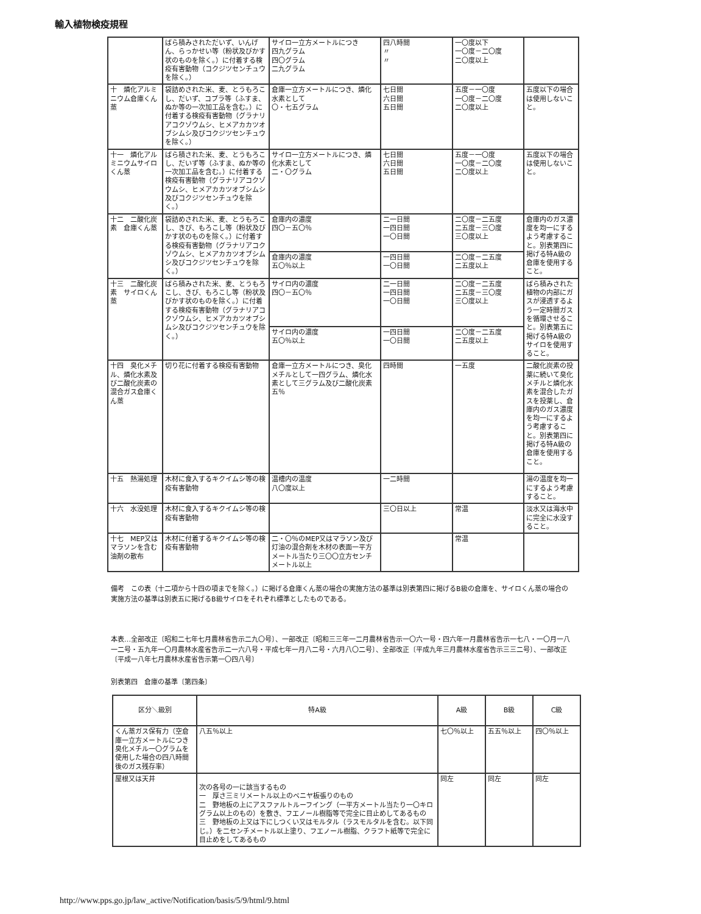輸入植物検疫規程
| | ばら積みされただいず、いんげん、らっかせい等（粉状及びかす状のものを除く。）に付着する検疫有害動物（コクジツセンチュウを除く。） | サイロ一立方メートルにつき 四九グラム 四〇グラム 二九グラム | 四八時間 〃 〃 | 一〇度以下 一〇度－二〇度 二〇度以上 | |
| 十 燐化アルミニウム倉庫くん蒸 | 袋詰めされた米、麦、とうもろこし、だいず、コプラ等（ふすま、ぬか等の一次加工品を含む。）に付着する検疫有害動物（グラナリアコクゾウムシ、ヒメアカカツオブシムシ及びコクジツセンチュウを除く。） | 倉庫一立方メートルにつき、燐化水素として 〇・七五グラム | 七日間 六日間 五日間 | 五度－一〇度 一〇度－二〇度 二〇度以上 | 五度以下の場合は使用しないこと。 |
| 十一 燐化アルミニウムサイロくん蒸 | ばら積された米、麦、とうもろこし、だいず等（ふすま、ぬか等の一次加工品を含む。）に付着する検疫有害動物（グラナリアコクゾウムシ、ヒメアカカツオブシムシ及びコクジツセンチュウを除く。） | サイロ一立方メートルにつき、燐化水素として 二・〇グラム | 七日間 六日間 五日間 | 五度－一〇度 一〇度－二〇度 二〇度以上 | 五度以下の場合は使用しないこと。 |
| 十二 二酸化炭素 倉庫くん蒸 | 袋詰めされた米、麦、とうもろこし、きび、もろこし等（粉状及びかす状のものを除く。）に付着する検疫有害動物（グラナリアコクゾウムシ、ヒメアカカツオブシムシ及びコクジツセンチュウを除く。） | 倉庫内の濃度 四〇－五〇％ | 二一日間 一四日間 一〇日間 | 二〇度－二五度 二五度－三〇度 三〇度以上 | 倉庫内のガス濃度を均一にするよう考慮すること。別表第四に掲げる特A級の倉庫を使用すること。 |
| | | 倉庫内の濃度 五〇％以上 | 一四日間 一〇日間 | 二〇度－二五度 二五度以上 | |
| 十三 二酸化炭素 サイロくん蒸 | ばら積みされた米、麦、とうもろこし、きび、もろこし等（粉状及びかす状のものを除く。）に付着する検疫有害動物（グラナリアコクゾウムシ、ヒメアカカツオブシムシ及びコクジツセンチュウを除く。） | サイロ内の濃度 四〇－五〇％ | 二一日間 一四日間 一〇日間 | 二〇度－二五度 二五度－三〇度 三〇度以上 | ばら積みされた植物の内部にガスが浸透するよう一定時間ガスを循環させること。別表第五に掲げる特A級のサイロを使用すること。 |
| | | サイロ内の濃度 五〇％以上 | 一四日間 一〇日間 | 二〇度－二五度 二五度以上 | |
| 十四 臭化メチル、燐化水素及び二酸化炭素の混合ガス倉庫くん蒸 | 切り花に付着する検疫有害動物 | 倉庫一立方メートルにつき、臭化メチルとして一四グラム、燐化水素として三グラム及び二酸化炭素五％ | 四時間 | 一五度 | 二酸化炭素の投薬に続いて臭化メチルと燐化水素を混合したガスを投薬し、倉庫内のガス濃度を均一にするよう考慮すること。別表第四に掲げる特A級の倉庫を使用すること。 |
| 十五 熱湯処理 | 木材に食入するキクイムシ等の検疫有害動物 | 温槽内の温度 八〇度以上 | 一二時間 | | 湯の温度を均一にするよう考慮すること。 |
| 十六 水没処理 | 木材に食入するキクイムシ等の検疫有害動物 | | 三〇日以上 | 常温 | 淡水又は海水中に完全に水没すること。 |
| 十七 MEP又はマラソンを含む油剤の散布 | 木材に付着するキクイムシ等の検疫有害動物 | 二・〇％のMEP又はマラソン及び灯油の混合剤を木材の表面一平方メートル当たり三〇〇立方センチメートル以上 | | 常温 | |
備考　この表（十二項から十四の項までを除く。）に掲げる倉庫くん蒸の場合の実施方法の基準は別表第四に掲げるB級の倉庫を、サイロくん蒸の場合の実施方法の基準は別表五に掲げるB級サイロをそれぞれ標準としたものである。
本表…全部改正〔昭和二七年七月農林省告示二九〇号〕、一部改正〔昭和三三年一二月農林省告示一〇六一号・四六年一月農林省告示一七八・一〇月一八一二号・五九年一〇月農林水産省告示二一六八号・平成七年一月八二号・六月八〇二号〕、全部改正〔平成九年三月農林水産省告示三三二号〕、一部改正〔平成一八年七月農林水産省告示第一〇四八号〕
別表第四　倉庫の基準〔第四条〕
| 区分＼級別 | 特A級 | A級 | B級 | C級 |
| --- | --- | --- | --- | --- |
| くん蒸ガス保有力（空倉庫一立方メートルにつき臭化メチル一〇グラムを使用した場合の四八時間後のガス残存率） | 八五％以上 | 七〇％以上 | 五五％以上 | 四〇％以上 |
| 屋根又は天井 | 次の各号の一に該当するもの 一 厚さ三ミリメートル以上のベニヤ板張りのもの 二 野地板の上にアスファルトルーフイング（一平方メートル当たり一〇キログラム以上のもの）を敷き、フエノール樹脂等で完全に目止めしてあるもの 三 野地板の上又は下にしつくい又はモルタル（ラスモルタルを含む。以下同じ。）を二センチメートル以上塗り、フエノール樹脂、クラフト紙等で完全に目止めをしてあるもの | 同左 | 同左 | 同左 |
http://www.pps.go.jp/law_active/Notification/basis/5/9/html/9.html